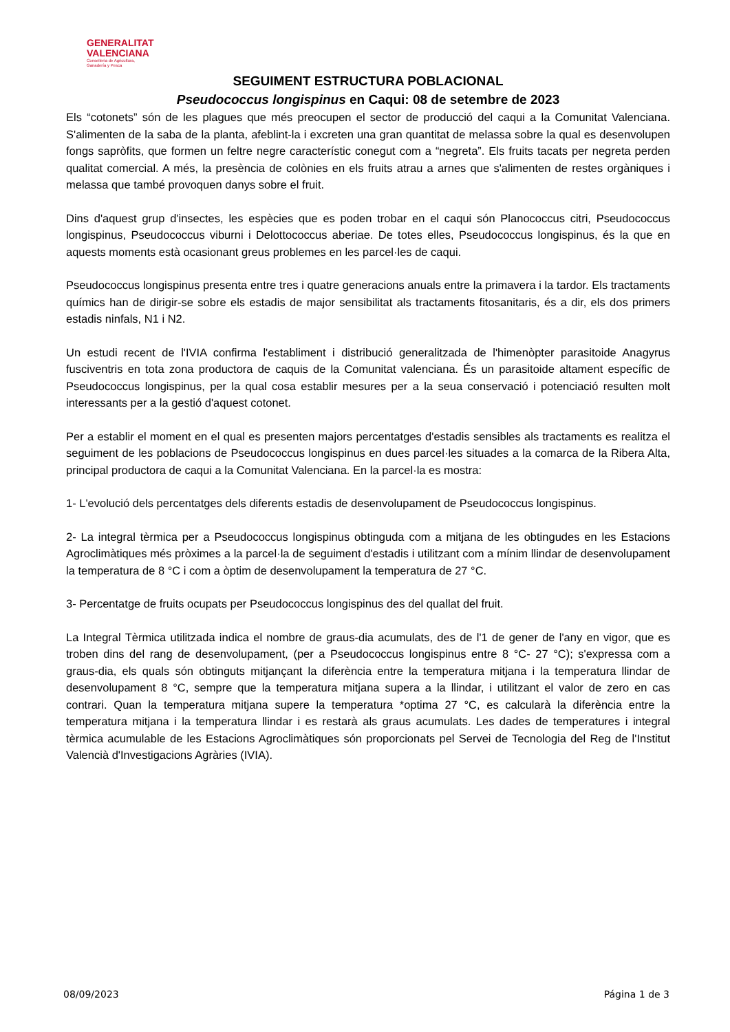GENERALITAT
VALENCIANA
Conselleria de Agricultura,
Ganadería y Pesca
SEGUIMENT ESTRUCTURA POBLACIONAL
Pseudococcus longispinus en Caqui: 08 de setembre de 2023
Els “cotonets” són de les plagues que més preocupen el sector de producció del caqui a la Comunitat Valenciana. S'alimenten de la saba de la planta, afeblint-la i excreten una gran quantitat de melassa sobre la qual es desenvolupen fongs sapròfits, que formen un feltre negre característic conegut com a “negreta”. Els fruits tacats per negreta perden qualitat comercial. A més, la presència de colònies en els fruits atrau a arnes que s'alimenten de restes orgàniques i melassa que també provoquen danys sobre el fruit.
Dins d'aquest grup d'insectes, les espècies que es poden trobar en el caqui són Planococcus citri, Pseudococcus longispinus, Pseudococcus viburni i Delottococcus aberiae. De totes elles, Pseudococcus longispinus, és la que en aquests moments està ocasionant greus problemes en les parcel·les de caqui.
Pseudococcus longispinus presenta entre tres i quatre generacions anuals entre la primavera i la tardor. Els tractaments químics han de dirigir-se sobre els estadis de major sensibilitat als tractaments fitosanitaris, és a dir, els dos primers estadis ninfals, N1 i N2.
Un estudi recent de l'IVIA confirma l'establiment i distribució generalitzada de l'himenòpter parasitoide Anagyrus fusciventris en tota zona productora de caquis de la Comunitat valenciana. És un parasitoide altament específic de Pseudococcus longispinus, per la qual cosa establir mesures per a la seua conservació i potenciació resulten molt interessants per a la gestió d'aquest cotonet.
Per a establir el moment en el qual es presenten majors percentatges d'estadis sensibles als tractaments es realitza el seguiment de les poblacions de Pseudococcus longispinus en dues parcel·les situades a la comarca de la Ribera Alta, principal productora de caqui a la Comunitat Valenciana. En la parcel·la es mostra:
1- L'evolució dels percentatges dels diferents estadis de desenvolupament de Pseudococcus longispinus.
2- La integral tèrmica per a Pseudococcus longispinus obtinguda com a mitjana de les obtingudes en les Estacions Agroclimàtiques més pròximes a la parcel·la de seguiment d'estadis i utilitzant com a mínim llindar de desenvolupament la temperatura de 8 °C i com a òptim de desenvolupament la temperatura de 27 °C.
3- Percentatge de fruits ocupats per Pseudococcus longispinus des del quallat del fruit.
La Integral Tèrmica utilitzada indica el nombre de graus-dia acumulats, des de l'1 de gener de l'any en vigor, que es troben dins del rang de desenvolupament, (per a Pseudococcus longispinus entre 8 °C- 27 °C); s'expressa com a graus-dia, els quals són obtinguts mitjançant la diferència entre la temperatura mitjana i la temperatura llindar de desenvolupament 8 °C, sempre que la temperatura mitjana supera a la llindar, i utilitzant el valor de zero en cas contrari. Quan la temperatura mitjana supere la temperatura *optima 27 °C, es calcularà la diferència entre la temperatura mitjana i la temperatura llindar i es restarà als graus acumulats. Les dades de temperatures i integral tèrmica acumulable de les Estacions Agroclimàtiques són proporcionats pel Servei de Tecnologia del Reg de l'Institut Valencià d'Investigacions Agràries (IVIA).
08/09/2023 Página 1 de 3